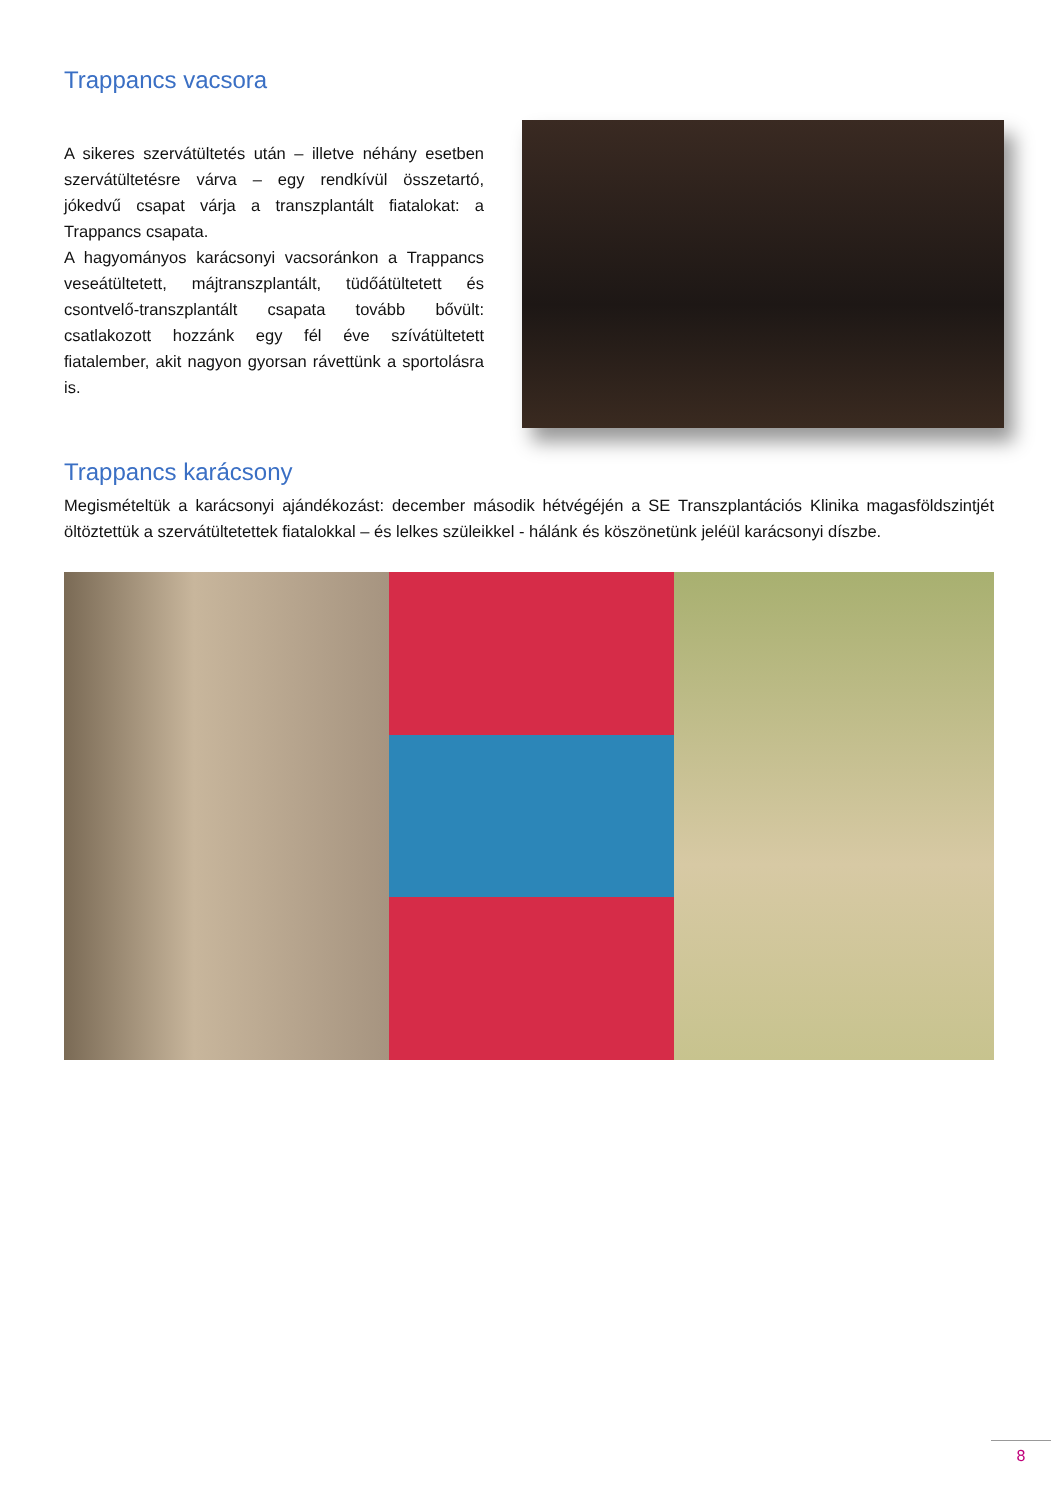Trappancs vacsora
A sikeres szervátültetés után – illetve néhány esetben szervátültetésre várva – egy rendkívül összetartó, jókedvű csapat várja a transzplantált fiatalokat: a Trappancs csapata.
A hagyományos karácsonyi vacsoránkon a Trappancs veseátültetett, májtranszplantált, tüdőátültetett és csontvelő-transzplantált csapata tovább bővült: csatlakozott hozzánk egy fél éve szívátültetett fiatalember, akit nagyon gyorsan rávettünk a sportolásra is.
Trappancs karácsony
Megismételtük a karácsonyi ajándékozást: december második hétvégéjén a SE Transzplantációs Klinika magasföldszintjét öltöztettük a szervátültetettek fiatalokkal – és lelkes szüleikkel - hálánk és köszönetünk jeléül karácsonyi díszbe.
8